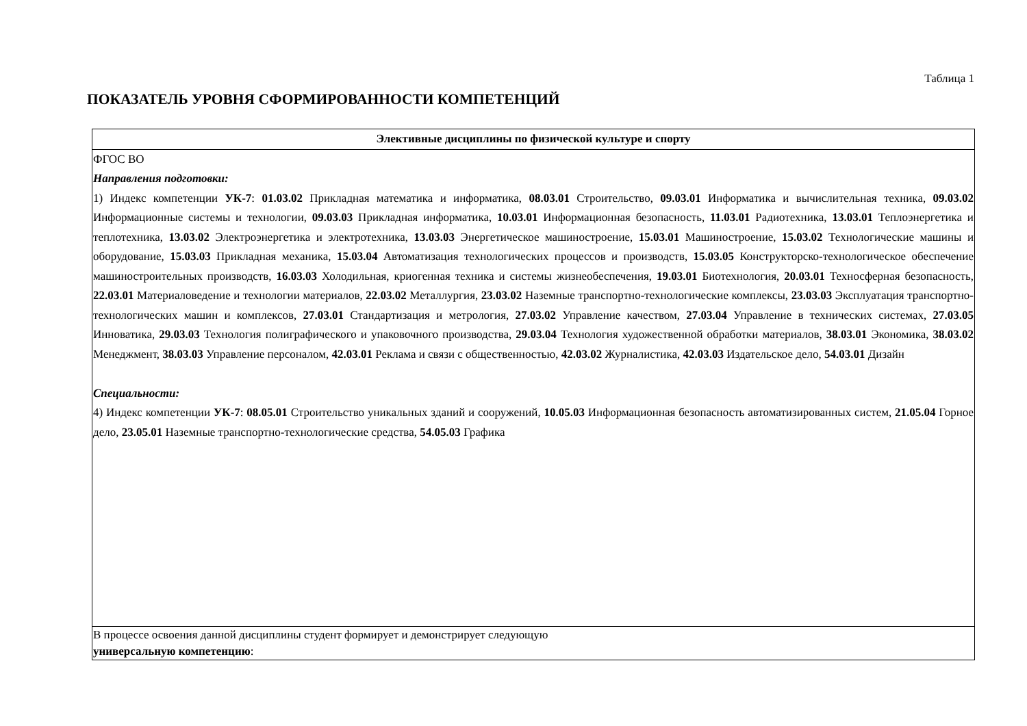Таблица 1
ПОКАЗАТЕЛЬ УРОВНЯ СФОРМИРОВАННОСТИ КОМПЕТЕНЦИЙ
| Элективные дисциплины по физической культуре и спорту |
| --- |
| ФГОС ВО Направления подготовки: 1) Индекс компетенции УК-7 : 01.03.02 Прикладная математика и информатика, 08.03.01 Строительство, 09.03.01 Информатика и вычислительная техника, 09.03.02 Информационные системы и технологии, 09.03.03 Прикладная информатика, 10.03.01 Информационная безопасность, 11.03.01 Радиотехника, 13.03.01 Теплоэнергетика и теплотехника, 13.03.02 Электроэнергетика и электротехника, 13.03.03 Энергетическое машиностроение, 15.03.01 Машиностроение, 15.03.02 Технологические машины и оборудование, 15.03.03 Прикладная механика, 15.03.04 Автоматизация технологических процессов и производств, 15.03.05 Конструкторско-технологическое обеспечение машиностроительных производств, 16.03.03 Холодильная, криогенная техника и системы жизнеобеспечения, 19.03.01 Биотехнология, 20.03.01 Техносферная безопасность, 22.03.01 Материаловедение и технологии материалов, 22.03.02 Металлургия, 23.03.02 Наземные транспортно-технологические комплексы, 23.03.03 Эксплуатация транспортно-технологических машин и комплексов, 27.03.01 Стандартизация и метрология, 27.03.02 Управление качеством, 27.03.04 Управление в технических системах, 27.03.05 Инноватика, 29.03.03 Технология полиграфического и упаковочного производства, 29.03.04 Технология художественной обработки материалов, 38.03.01 Экономика, 38.03.02 Менеджмент, 38.03.03 Управление персоналом, 42.03.01 Реклама и связи с общественностью, 42.03.02 Журналистика, 42.03.03 Издательское дело, 54.03.01 Дизайн Специальности: 4) Индекс компетенции УК-7 : 08.05.01 Строительство уникальных зданий и сооружений, 10.05.03 Информационная безопасность автоматизированных систем, 21.05.04 Горное дело, 23.05.01 Наземные транспортно-технологические средства, 54.05.03 Графика |
| В процессе освоения данной дисциплины студент формирует и демонстрирует следующую универсальную компетенцию : |